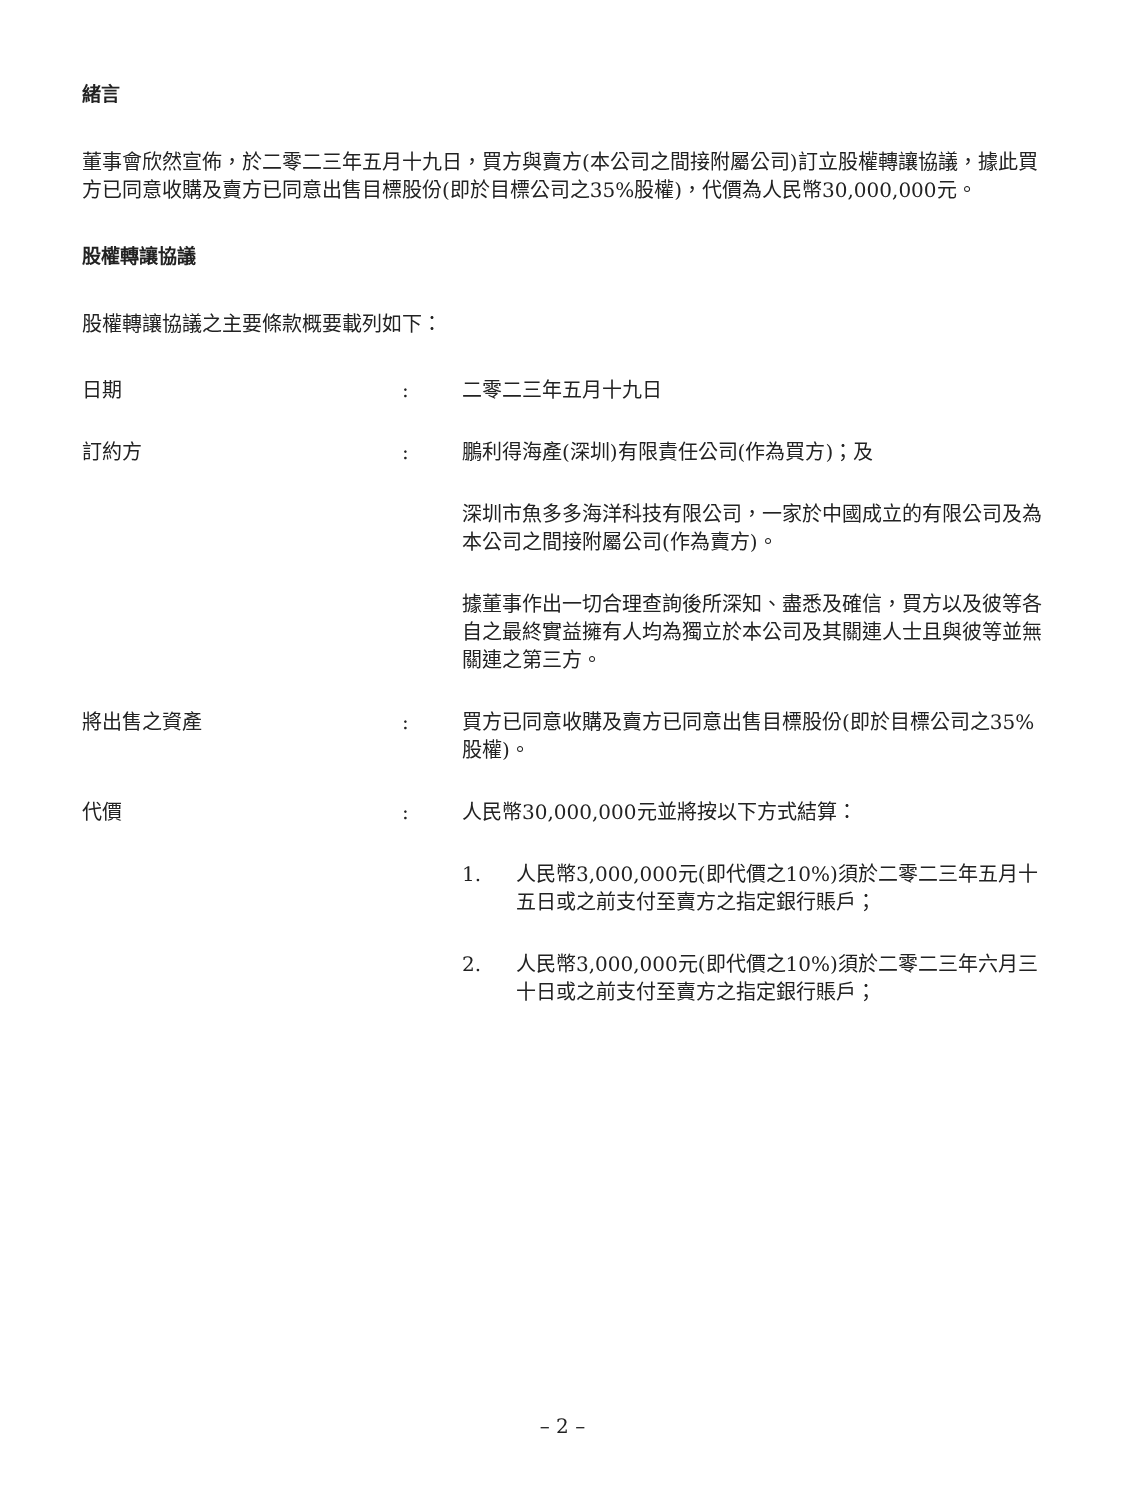緒言
董事會欣然宣佈，於二零二三年五月十九日，買方與賣方(本公司之間接附屬公司)訂立股權轉讓協議，據此買方已同意收購及賣方已同意出售目標股份(即於目標公司之35%股權)，代價為人民幣30,000,000元。
股權轉讓協議
股權轉讓協議之主要條款概要載列如下：
日期 : 二零二三年五月十九日
訂約方 : 鵬利得海產(深圳)有限責任公司(作為買方)；及
深圳市魚多多海洋科技有限公司，一家於中國成立的有限公司及為本公司之間接附屬公司(作為賣方)。
據董事作出一切合理查詢後所深知、盡悉及確信，買方以及彼等各自之最終實益擁有人均為獨立於本公司及其關連人士且與彼等並無關連之第三方。
將出售之資產 : 買方已同意收購及賣方已同意出售目標股份(即於目標公司之35%股權)。
代價 : 人民幣30,000,000元並將按以下方式結算：
1. 人民幣3,000,000元(即代價之10%)須於二零二三年五月十五日或之前支付至賣方之指定銀行賬戶；
2. 人民幣3,000,000元(即代價之10%)須於二零二三年六月三十日或之前支付至賣方之指定銀行賬戶；
– 2 –